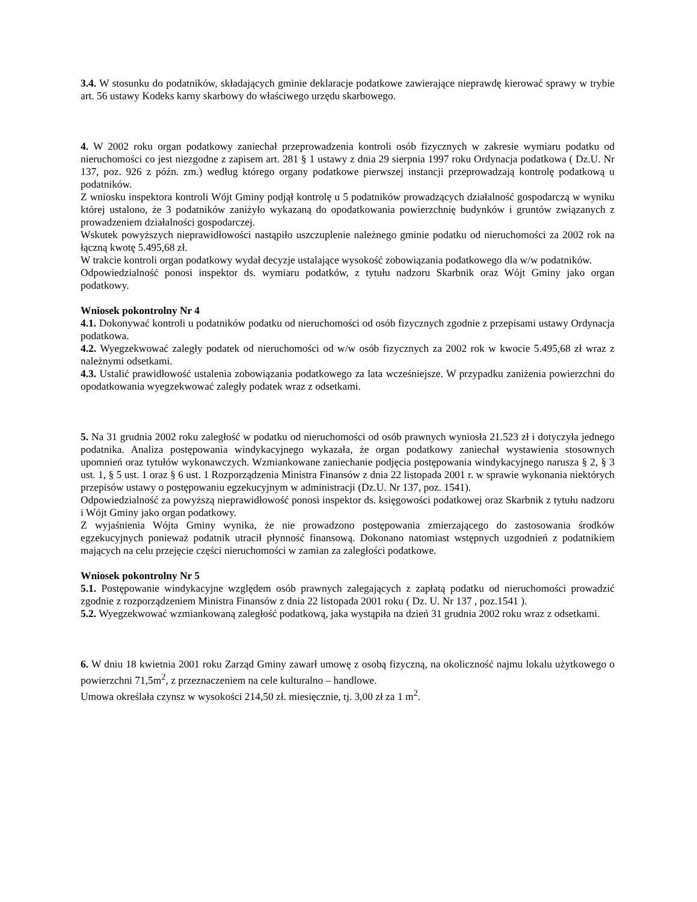3.4. W stosunku do podatników, składających gminie deklaracje podatkowe zawierające nieprawdę kierować sprawy w trybie art. 56 ustawy Kodeks karny skarbowy do właściwego urzędu skarbowego.
4. W 2002 roku organ podatkowy zaniechał przeprowadzenia kontroli osób fizycznych w zakresie wymiaru podatku od nieruchomości co jest niezgodne z zapisem art. 281 § 1 ustawy z dnia 29 sierpnia 1997 roku Ordynacja podatkowa ( Dz.U. Nr 137, poz. 926 z późn. zm.) według którego organy podatkowe pierwszej instancji przeprowadzają kontrolę podatkową u podatników.
Z wniosku inspektora kontroli Wójt Gminy podjął kontrolę u 5 podatników prowadzących działalność gospodarczą w wyniku której ustalono, że 3 podatników zaniżyło wykazaną do opodatkowania powierzchnię budynków i gruntów związanych z prowadzeniem działalności gospodarczej.
Wskutek powyższych nieprawidłowości nastąpiło uszczuplenie należnego gminie podatku od nieruchomości za 2002 rok na łączną kwotę 5.495,68 zł.
W trakcie kontroli organ podatkowy wydał decyzje ustalające wysokość zobowiązania podatkowego dla w/w podatników.
Odpowiedzialność ponosi inspektor ds. wymiaru podatków, z tytułu nadzoru Skarbnik oraz Wójt Gminy jako organ podatkowy.
Wniosek pokontrolny Nr 4
4.1. Dokonywać kontroli u podatników podatku od nieruchomości od osób fizycznych zgodnie z przepisami ustawy Ordynacja podatkowa.
4.2. Wyegzekwować zaległy podatek od nieruchomości od w/w osób fizycznych za 2002 rok w kwocie 5.495,68 zł wraz z należnymi odsetkami.
4.3. Ustalić prawidłowość ustalenia zobowiązania podatkowego za lata wcześniejsze. W przypadku zaniżenia powierzchni do opodatkowania wyegzekwować zaległy podatek wraz z odsetkami.
5. Na 31 grudnia 2002 roku zaległość w podatku od nieruchomości od osób prawnych wyniosła 21.523 zł i dotyczyła jednego podatnika. Analiza postępowania windykacyjnego wykazała, że organ podatkowy zaniechał wystawienia stosownych upomnień oraz tytułów wykonawczych. Wzmiankowane zaniechanie podjęcia postępowania windykacyjnego narusza § 2, § 3 ust. 1, § 5 ust. 1 oraz § 6 ust. 1 Rozporządzenia Ministra Finansów z dnia 22 listopada 2001 r. w sprawie wykonania niektórych przepisów ustawy o postępowaniu egzekucyjnym w administracji (Dz.U. Nr 137, poz. 1541).
Odpowiedzialność za powyższą nieprawidłowość ponosi inspektor ds. księgowości podatkowej oraz Skarbnik z tytułu nadzoru i Wójt Gminy jako organ podatkowy.
Z wyjaśnienia Wójta Gminy wynika, że nie prowadzono postępowania zmierzającego do zastosowania środków egzekucyjnych ponieważ podatnik utracił płynność finansową. Dokonano natomiast wstępnych uzgodnień z podatnikiem mających na celu przejęcie części nieruchomości w zamian za zaległości podatkowe.
Wniosek pokontrolny Nr 5
5.1. Postępowanie windykacyjne względem osób prawnych zalegających z zapłatą podatku od nieruchomości prowadzić zgodnie z rozporządzeniem Ministra Finansów z dnia 22 listopada 2001 roku ( Dz. U. Nr 137 , poz.1541 ).
5.2. Wyegzekwować wzmiankowaną zaległość podatkową, jaka wystąpiła na dzień 31 grudnia 2002 roku wraz z odsetkami.
6. W dniu 18 kwietnia 2001 roku Zarząd Gminy zawarł umowę z osobą fizyczną, na okoliczność najmu lokalu użytkowego o powierzchni 71,5m<sup>2</sup>, z przeznaczeniem na cele kulturalno – handlowe.
Umowa określała czynsz w wysokości 214,50 zł. miesięcznie, tj. 3,00 zł za 1 m<sup>2</sup>.